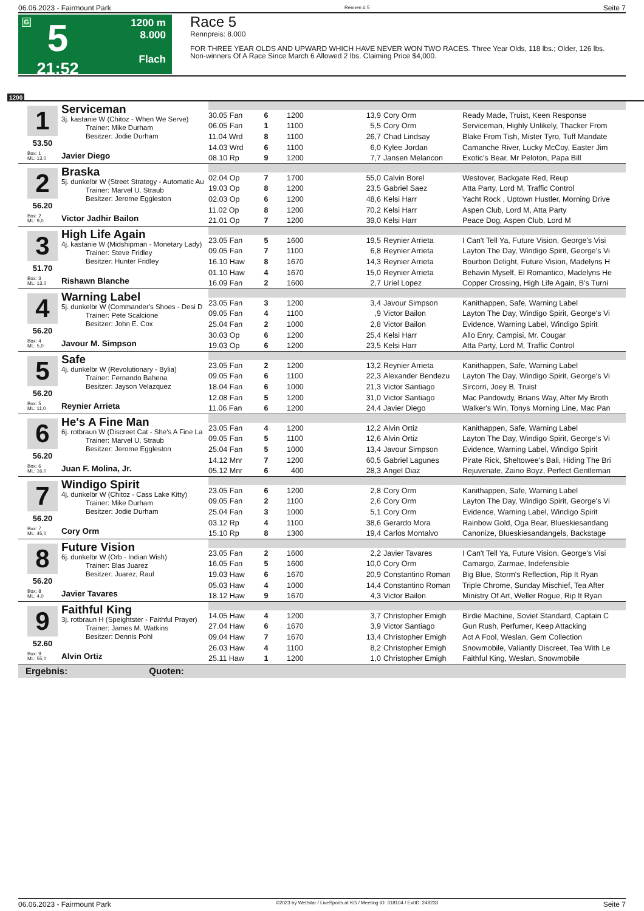06.06.2023 - Fairmount Park Rennen # 5 Seite 7
G
5
21:52
1200 m
8.000
Flach
Race 5
Rennpreis: 8.000
FOR THREE YEAR OLDS AND UPWARD WHICH HAVE NEVER WON TWO RACES. Three Year Olds, 118 lbs.; Older, 126 lbs.
Non-winners Of A Race Since March 6 Allowed 2 lbs. Claiming Price $4,000.
1200
1 Serviceman
3j. kastanie W (Chitoz - When We Serve)
Trainer: Mike Durham
Besitzer: Jodie Durham
53.50
Box: 1
ML: 13,0
Javier Diego
| 30.05 Fan | 6 | 1200 | 13,9 | Cory Orm | Ready Made, Truist, Keen Response |
| 06.05 Fan | 1 | 1100 | 5,5 | Cory Orm | Serviceman, Highly Unlikely, Thacker From |
| 11.04 Wrd | 8 | 1100 | 26,7 | Chad Lindsay | Blake From Tish, Mister Tyro, Tuff Mandate |
| 14.03 Wrd | 6 | 1100 | 6,0 | Kylee Jordan | Camanche River, Lucky McCoy, Easter Jim |
| 08.10 Rp | 9 | 1200 | 7,7 | Jansen Melancon | Exotic's Bear, Mr Peloton, Papa Bill |
2 Braska
5j. dunkelbr W (Street Strategy - Automatic Au
Trainer: Marvel U. Straub
Besitzer: Jerome Eggleston
56.20
Box: 2
ML: 9,0
Victor Jadhir Bailon
| 02.04 Op | 7 | 1700 | 55,0 | Calvin Borel | Westover, Backgate Red, Reup |
| 19.03 Op | 8 | 1200 | 23,5 | Gabriel Saez | Atta Party, Lord M, Traffic Control |
| 02.03 Op | 6 | 1200 | 48,6 | Kelsi Harr | Yacht Rock , Uptown Hustler, Morning Drive |
| 11.02 Op | 8 | 1200 | 70,2 | Kelsi Harr | Aspen Club, Lord M, Atta Party |
| 21.01 Op | 7 | 1200 | 39,0 | Kelsi Harr | Peace Dog, Aspen Club, Lord M |
3 High Life Again
4j. kastanie W (Midshipman - Monetary Lady)
Trainer: Steve Fridley
Besitzer: Hunter Fridley
51.70
Box: 3
ML: 13,0
Rishawn Blanche
| 23.05 Fan | 5 | 1600 | 19,5 | Reynier Arrieta | I Can't Tell Ya, Future Vision, George's Visi |
| 09.05 Fan | 7 | 1100 | 6,8 | Reynier Arrieta | Layton The Day, Windigo Spirit, George's Vi |
| 16.10 Haw | 8 | 1670 | 14,3 | Reynier Arrieta | Bourbon Delight, Future Vision, Madelyns H |
| 01.10 Haw | 4 | 1670 | 15,0 | Reynier Arrieta | Behavin Myself, El Romantico, Madelyns He |
| 16.09 Fan | 2 | 1600 | 2,7 | Uriel Lopez | Copper Crossing, High Life Again, B's Turni |
4 Warning Label
5j. dunkelbr W (Commander's Shoes - Desi D
Trainer: Pete Scalcione
Besitzer: John E. Cox
56.20
Box: 4
ML: 5,0
Javour M. Simpson
| 23.05 Fan | 3 | 1200 | 3,4 | Javour Simpson | Kanithappen, Safe, Warning Label |
| 09.05 Fan | 4 | 1100 | ,9 | Victor Bailon | Layton The Day, Windigo Spirit, George's Vi |
| 25.04 Fan | 2 | 1000 | 2,8 | Victor Bailon | Evidence, Warning Label, Windigo Spirit |
| 30.03 Op | 6 | 1200 | 25,4 | Kelsi Harr | Allo Enry, Campisi, Mr. Cougar |
| 19.03 Op | 6 | 1200 | 23,5 | Kelsi Harr | Atta Party, Lord M, Traffic Control |
5 Safe
4j. dunkelbr W (Revolutionary - Bylia)
Trainer: Fernando Bahena
Besitzer: Jayson Velazquez
56.20
Box: 5
ML: 11,0
Reynier Arrieta
| 23.05 Fan | 2 | 1200 | 13,2 | Reynier Arrieta | Kanithappen, Safe, Warning Label |
| 09.05 Fan | 6 | 1100 | 22,3 | Alexander Bendezu | Layton The Day, Windigo Spirit, George's Vi |
| 18.04 Fan | 6 | 1000 | 21,3 | Victor Santiago | Sircorri, Joey B, Truist |
| 12.08 Fan | 5 | 1200 | 31,0 | Victor Santiago | Mac Pandowdy, Brians Way, After My Broth |
| 11.06 Fan | 6 | 1200 | 24,4 | Javier Diego | Walker's Win, Tonys Morning Line, Mac Pan |
6 He's A Fine Man
6j. rotbraun W (Discreet Cat - She's A Fine La
Trainer: Marvel U. Straub
Besitzer: Jerome Eggleston
56.20
Box: 6
ML: 16,0
Juan F. Molina, Jr.
| 23.05 Fan | 4 | 1200 | 12,2 | Alvin Ortiz | Kanithappen, Safe, Warning Label |
| 09.05 Fan | 5 | 1100 | 12,6 | Alvin Ortiz | Layton The Day, Windigo Spirit, George's Vi |
| 25.04 Fan | 5 | 1000 | 13,4 | Javour Simpson | Evidence, Warning Label, Windigo Spirit |
| 14.12 Mnr | 7 | 1200 | 60,5 | Gabriel Lagunes | Pirate Rick, Sheltowee's Bali, Hiding The Bri |
| 05.12 Mnr | 6 | 400 | 28,3 | Angel Diaz | Rejuvenate, Zaino Boyz, Perfect Gentleman |
7 Windigo Spirit
4j. dunkelbr W (Chitoz - Cass Lake Kitty)
Trainer: Mike Durham
Besitzer: Jodie Durham
56.20
Box: 7
ML: 45,0
Cory Orm
| 23.05 Fan | 6 | 1200 | 2,8 | Cory Orm | Kanithappen, Safe, Warning Label |
| 09.05 Fan | 2 | 1100 | 2,6 | Cory Orm | Layton The Day, Windigo Spirit, George's Vi |
| 25.04 Fan | 3 | 1000 | 5,1 | Cory Orm | Evidence, Warning Label, Windigo Spirit |
| 03.12 Rp | 4 | 1100 | 38,6 | Gerardo Mora | Rainbow Gold, Oga Bear, Blueskiesandang |
| 15.10 Rp | 8 | 1300 | 19,4 | Carlos Montalvo | Canonize, Blueskiesandangels, Backstage |
8 Future Vision
6j. dunkelbr W (Orb - Indian Wish)
Trainer: Blas Juarez
Besitzer: Juarez, Raul
56.20
Box: 8
ML: 4,0
Javier Tavares
| 23.05 Fan | 2 | 1600 | 2,2 | Javier Tavares | I Can't Tell Ya, Future Vision, George's Visi |
| 16.05 Fan | 5 | 1600 | 10,0 | Cory Orm | Camargo, Zarmae, Indefensible |
| 19.03 Haw | 6 | 1670 | 20,9 | Constantino Roman | Big Blue, Storm's Reflection, Rip It Ryan |
| 05.03 Haw | 4 | 1000 | 14,4 | Constantino Roman | Triple Chrome, Sunday Mischief, Tea After |
| 18.12 Haw | 9 | 1670 | 4,3 | Victor Bailon | Ministry Of Art, Weller Rogue, Rip It Ryan |
9 Faithful King
3j. rotbraun H (Speightster - Faithful Prayer)
Trainer: James M. Watkins
Besitzer: Dennis Pohl
52.60
Box: 9
ML: 55,0
Alvin Ortiz
| 14.05 Haw | 4 | 1200 | 3,7 | Christopher Emigh | Birdie Machine, Soviet Standard, Captain C |
| 27.04 Haw | 6 | 1670 | 3,9 | Victor Santiago | Gun Rush, Perfumer, Keep Attacking |
| 09.04 Haw | 7 | 1670 | 13,4 | Christopher Emigh | Act A Fool, Weslan, Gem Collection |
| 26.03 Haw | 4 | 1100 | 8,2 | Christopher Emigh | Snowmobile, Valiantly Discreet, Tea With Le |
| 25.11 Haw | 1 | 1200 | 1,0 | Christopher Emigh | Faithful King, Weslan, Snowmobile |
Ergebnis: Quoten:
06.06.2023 - Fairmount Park ©2023 by Wettstar / LiveSports.at KG / Meeting ID: 318104 / ExtID: 249233 Seite 7